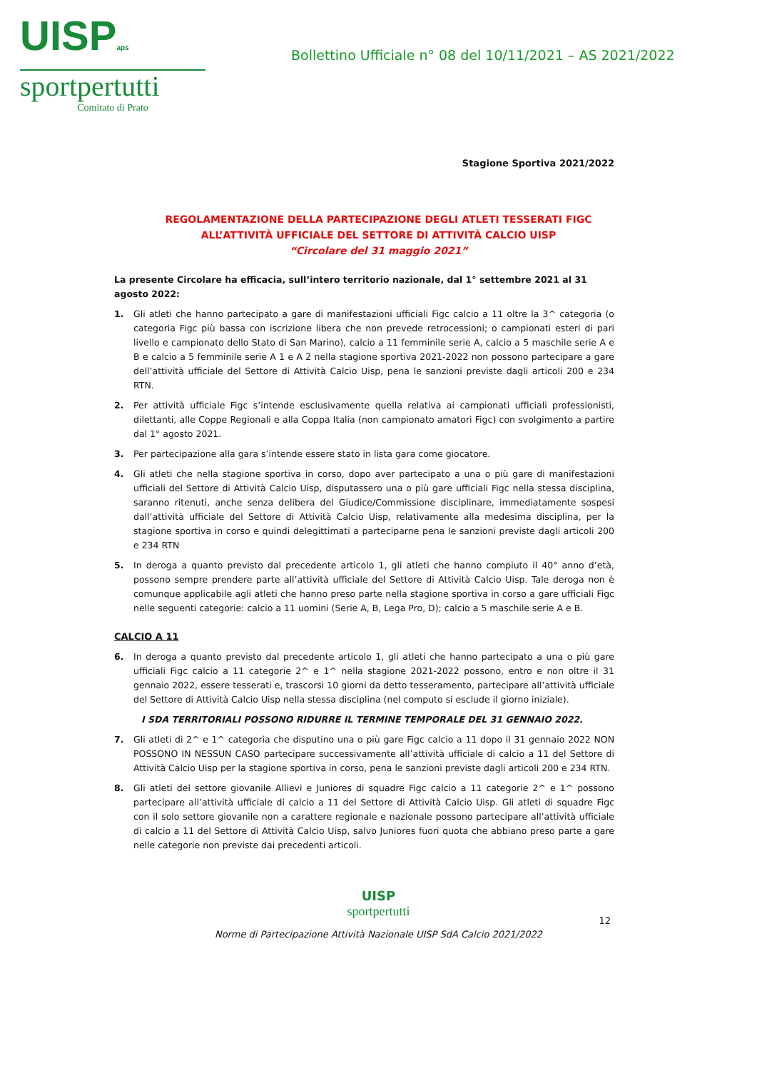UISPaps
sportpertutti
Comitato di Prato
Bollettino Ufficiale n° 08 del 10/11/2021 – AS 2021/2022
Stagione Sportiva 2021/2022
REGOLAMENTAZIONE DELLA PARTECIPAZIONE DEGLI ATLETI TESSERATI FIGC
ALL’ATTIVITÀ UFFICIALE DEL SETTORE DI ATTIVITÀ CALCIO UISP
“Circolare del 31 maggio 2021”
La presente Circolare ha efficacia, sull’intero territorio nazionale, dal 1° settembre 2021 al 31 agosto 2022:
1. Gli atleti che hanno partecipato a gare di manifestazioni ufficiali Figc calcio a 11 oltre la 3^ categoria (o categoria Figc più bassa con iscrizione libera che non prevede retrocessioni; o campionati esteri di pari livello e campionato dello Stato di San Marino), calcio a 11 femminile serie A, calcio a 5 maschile serie A e B e calcio a 5 femminile serie A 1 e A 2 nella stagione sportiva 2021-2022 non possono partecipare a gare dell’attività ufficiale del Settore di Attività Calcio Uisp, pena le sanzioni previste dagli articoli 200 e 234 RTN.
2. Per attività ufficiale Figc s’intende esclusivamente quella relativa ai campionati ufficiali professionisti, dilettanti, alle Coppe Regionali e alla Coppa Italia (non campionato amatori Figc) con svolgimento a partire dal 1° agosto 2021.
3. Per partecipazione alla gara s’intende essere stato in lista gara come giocatore.
4. Gli atleti che nella stagione sportiva in corso, dopo aver partecipato a una o più gare di manifestazioni ufficiali del Settore di Attività Calcio Uisp, disputassero una o più gare ufficiali Figc nella stessa disciplina, saranno ritenuti, anche senza delibera del Giudice/Commissione disciplinare, immediatamente sospesi dall’attività ufficiale del Settore di Attività Calcio Uisp, relativamente alla medesima disciplina, per la stagione sportiva in corso e quindi delegittimati a parteciparne pena le sanzioni previste dagli articoli 200 e 234 RTN
5. In deroga a quanto previsto dal precedente articolo 1, gli atleti che hanno compiuto il 40° anno d’età, possono sempre prendere parte all’attività ufficiale del Settore di Attività Calcio Uisp. Tale deroga non è comunque applicabile agli atleti che hanno preso parte nella stagione sportiva in corso a gare ufficiali Figc nelle seguenti categorie: calcio a 11 uomini (Serie A, B, Lega Pro, D); calcio a 5 maschile serie A e B.
CALCIO A 11
6. In deroga a quanto previsto dal precedente articolo 1, gli atleti che hanno partecipato a una o più gare ufficiali Figc calcio a 11 categorie 2^ e 1^ nella stagione 2021-2022 possono, entro e non oltre il 31 gennaio 2022, essere tesserati e, trascorsi 10 giorni da detto tesseramento, partecipare all’attività ufficiale del Settore di Attività Calcio Uisp nella stessa disciplina (nel computo si esclude il giorno iniziale).
I SDA TERRITORIALI POSSONO RIDURRE IL TERMINE TEMPORALE DEL 31 GENNAIO 2022.
7. Gli atleti di 2^ e 1^ categoria che disputino una o più gare Figc calcio a 11 dopo il 31 gennaio 2022 NON POSSONO IN NESSUN CASO partecipare successivamente all’attività ufficiale di calcio a 11 del Settore di Attività Calcio Uisp per la stagione sportiva in corso, pena le sanzioni previste dagli articoli 200 e 234 RTN.
8. Gli atleti del settore giovanile Allievi e Juniores di squadre Figc calcio a 11 categorie 2^ e 1^ possono partecipare all’attività ufficiale di calcio a 11 del Settore di Attività Calcio Uisp. Gli atleti di squadre Figc con il solo settore giovanile non a carattere regionale e nazionale possono partecipare all’attività ufficiale di calcio a 11 del Settore di Attività Calcio Uisp, salvo Juniores fuori quota che abbiano preso parte a gare nelle categorie non previste dai precedenti articoli.
UISP
sportpertutti
Norme di Partecipazione Attività Nazionale UISP SdA Calcio 2021/2022
12